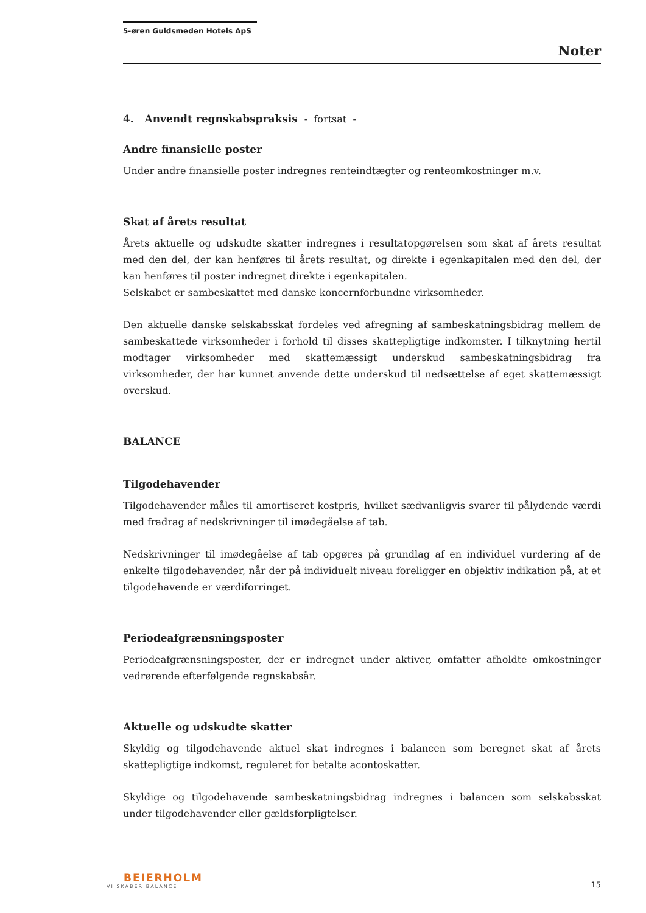5-øren Guldsmeden Hotels ApS
Noter
4. Anvendt regnskabspraksis - fortsat -
Andre finansielle poster
Under andre finansielle poster indregnes renteindtægter og renteomkostninger m.v.
Skat af årets resultat
Årets aktuelle og udskudte skatter indregnes i resultatopgørelsen som skat af årets resultat med den del, der kan henføres til årets resultat, og direkte i egenkapitalen med den del, der kan henføres til poster indregnet direkte i egenkapitalen.
Selskabet er sambeskattet med danske koncernforbundne virksomheder.
Den aktuelle danske selskabsskat fordeles ved afregning af sambeskatningsbidrag mellem de sambeskattede virksomheder i forhold til disses skattepligtige indkomster. I tilknytning hertil modtager virksomheder med skattemæssigt underskud sambeskatningsbidrag fra virksomheder, der har kunnet anvende dette underskud til nedsættelse af eget skattemæssigt overskud.
BALANCE
Tilgodehavender
Tilgodehavender måles til amortiseret kostpris, hvilket sædvanligvis svarer til pålydende værdi med fradrag af nedskrivninger til imødegåelse af tab.
Nedskrivninger til imødegåelse af tab opgøres på grundlag af en individuel vurdering af de enkelte tilgodehavender, når der på individuelt niveau foreligger en objektiv indikation på, at et tilgodehavende er værdiforringet.
Periodeafgrænsningsposter
Periodeafgrænsningsposter, der er indregnet under aktiver, omfatter afholdte omkostninger vedrørende efterfølgende regnskabsår.
Aktuelle og udskudte skatter
Skyldig og tilgodehavende aktuel skat indregnes i balancen som beregnet skat af årets skattepligtige indkomst, reguleret for betalte acontoskatter.
Skyldige og tilgodehavende sambeskatningsbidrag indregnes i balancen som selskabsskat under tilgodehavender eller gældsforpligtelser.
BEIERHOLM
VI SKABER BALANCE
15